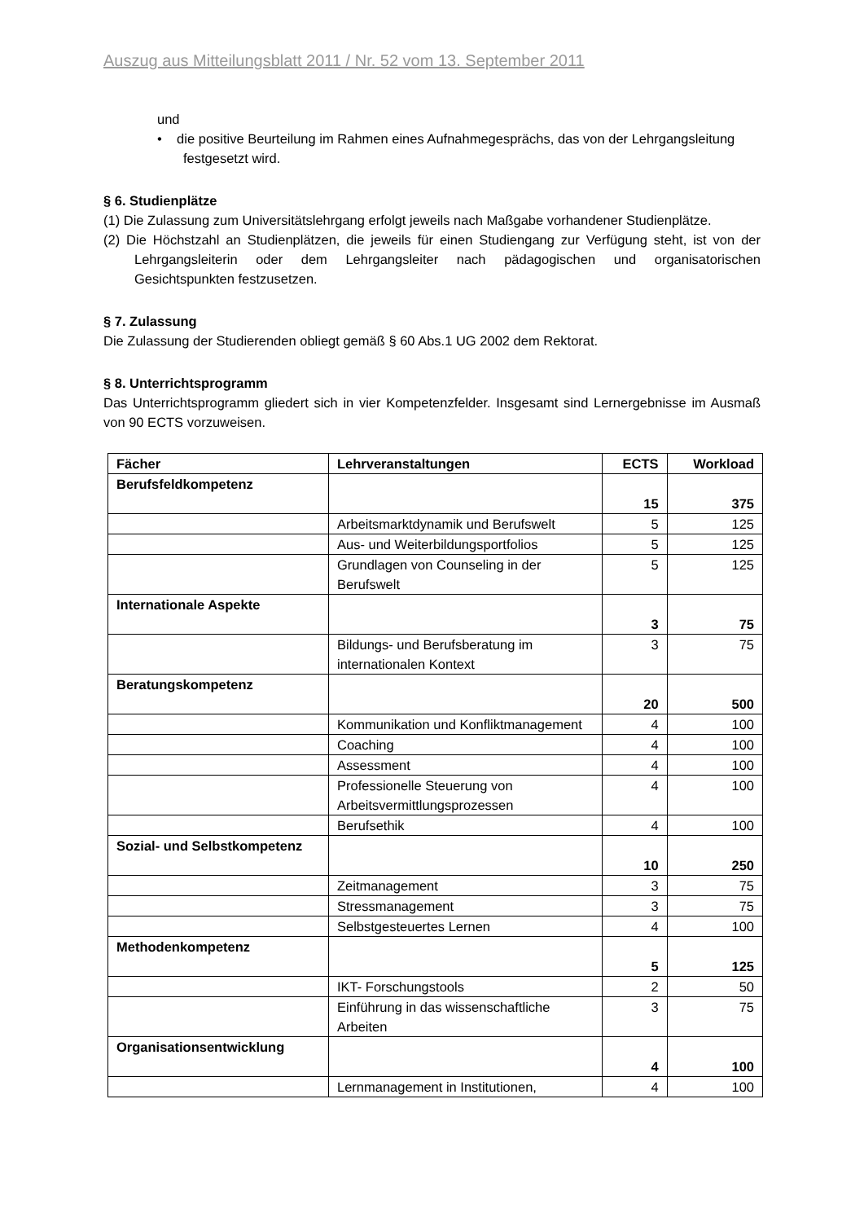Auszug aus Mitteilungsblatt 2011 / Nr. 52 vom 13. September 2011
und
• die positive Beurteilung im Rahmen eines Aufnahmegesprächs, das von der Lehrgangsleitung festgesetzt wird.
§ 6. Studienplätze
(1) Die Zulassung zum Universitätslehrgang erfolgt jeweils nach Maßgabe vorhandener Studienplätze.
(2) Die Höchstzahl an Studienplätzen, die jeweils für einen Studiengang zur Verfügung steht, ist von der Lehrgangsleiterin oder dem Lehrgangsleiter nach pädagogischen und organisatorischen Gesichtspunkten festzusetzen.
§ 7. Zulassung
Die Zulassung der Studierenden obliegt gemäß § 60 Abs.1 UG 2002 dem Rektorat.
§ 8. Unterrichtsprogramm
Das Unterrichtsprogramm gliedert sich in vier Kompetenzfelder. Insgesamt sind Lernergebnisse im Ausmaß von 90 ECTS vorzuweisen.
| Fächer | Lehrveranstaltungen | ECTS | Workload |
| --- | --- | --- | --- |
| Berufsfeldkompetenz | | 15 | 375 |
| | Arbeitsmarktdynamik und Berufswelt | 5 | 125 |
| | Aus- und Weiterbildungsportfolios | 5 | 125 |
| | Grundlagen von Counseling in der Berufswelt | 5 | 125 |
| Internationale Aspekte | | 3 | 75 |
| | Bildungs- und Berufsberatung im internationalen Kontext | 3 | 75 |
| Beratungskompetenz | | 20 | 500 |
| | Kommunikation und Konfliktmanagement | 4 | 100 |
| | Coaching | 4 | 100 |
| | Assessment | 4 | 100 |
| | Professionelle Steuerung von Arbeitsvermittlungsprozessen | 4 | 100 |
| | Berufsethik | 4 | 100 |
| Sozial- und Selbstkompetenz | | 10 | 250 |
| | Zeitmanagement | 3 | 75 |
| | Stressmanagement | 3 | 75 |
| | Selbstgesteuertes Lernen | 4 | 100 |
| Methodenkompetenz | | 5 | 125 |
| | IKT- Forschungstools | 2 | 50 |
| | Einführung in das wissenschaftliche Arbeiten | 3 | 75 |
| Organisationsentwicklung | | 4 | 100 |
| | Lernmanagement in Institutionen, | 4 | 100 |